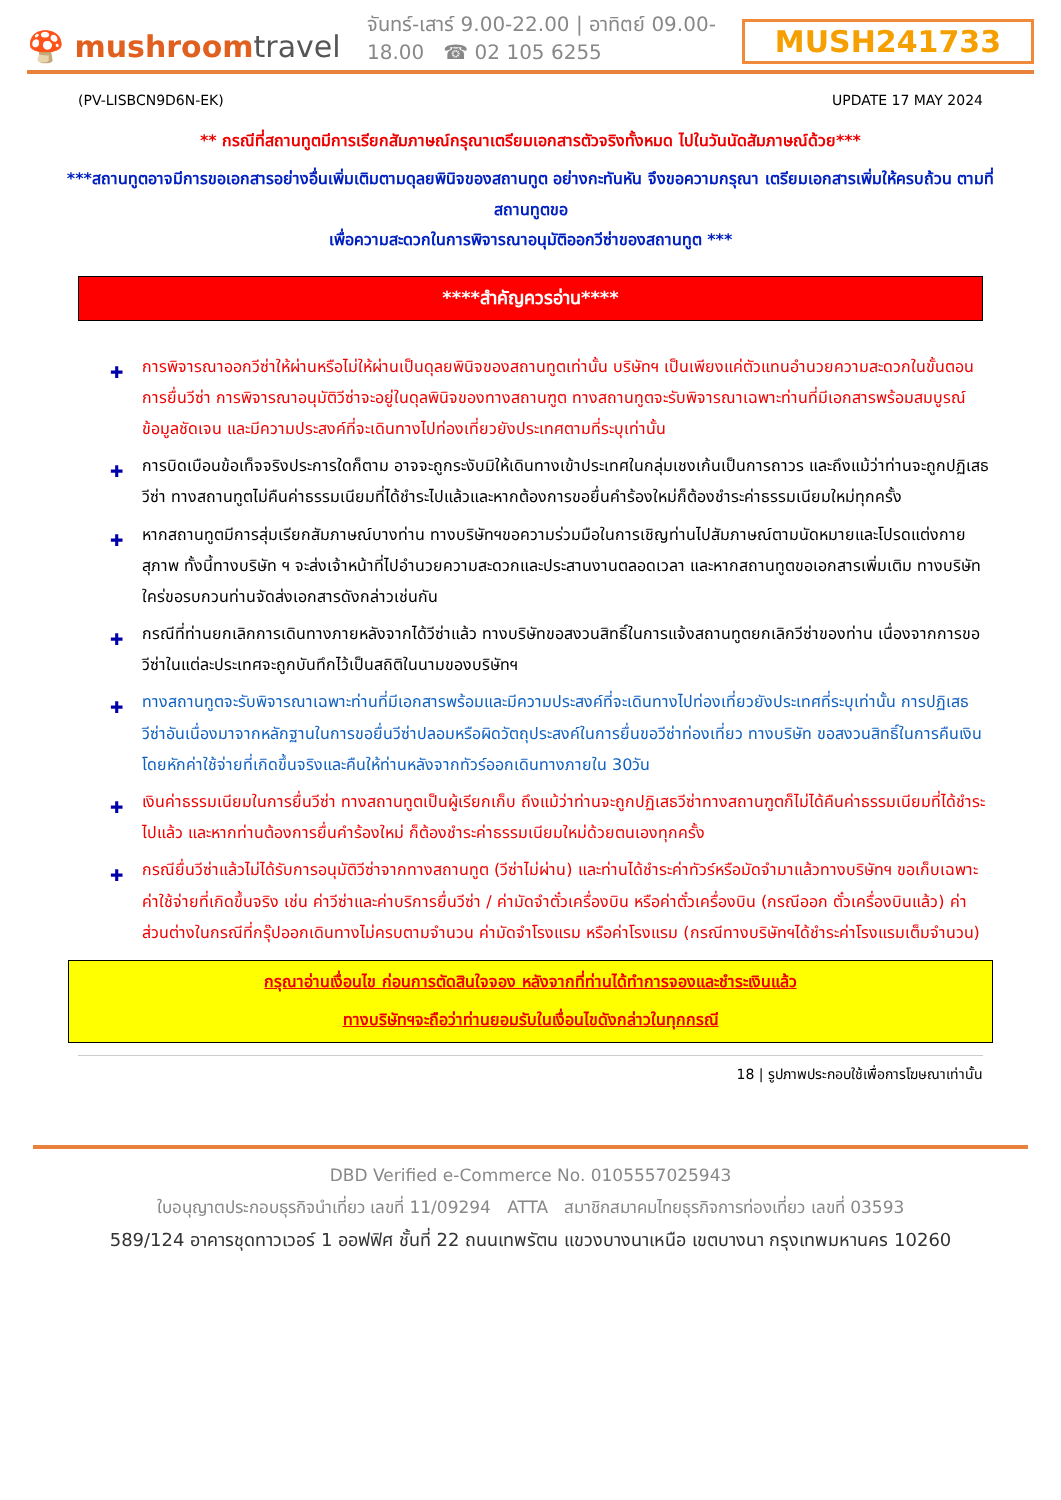🍄 mushroomtravel
จันทร์-เสาร์ 9.00-22.00 | อาทิตย์ 09.00-18.00 ☎ 02 105 6255
MUSH241733
(PV-LISBCN9D6N-EK) UPDATE 17 MAY 2024
** กรณีที่สถานทูตมีการเรียกสัมภาษณ์กรุณาเตรียมเอกสารตัวจริงทั้งหมด ไปในวันนัดสัมภาษณ์ด้วย***
***สถานทูตอาจมีการขอเอกสารอย่างอื่นเพิ่มเติมตามดุลยพินิจของสถานทูต อย่างกะทันหัน จึงขอความกรุณา เตรียมเอกสารเพิ่มให้ครบถ้วน ตามที่สถานทูตขอ
เพื่อความสะดวกในการพิจารณาอนุมัติออกวีซ่าของสถานทูต ***
****สำคัญควรอ่าน****
✚ การพิจารณาออกวีซ่าให้ผ่านหรือไม่ให้ผ่านเป็นดุลยพินิจของสถานทูตเท่านั้น บริษัทฯ เป็นเพียงแค่ตัวแทนอำนวยความสะดวกในขั้นตอนการยื่นวีซ่า การพิจารณาอนุมัติวีซ่าจะอยู่ในดุลพินิจของทางสถานฑูต ทางสถานทูตจะรับพิจารณาเฉพาะท่านที่มีเอกสารพร้อมสมบูรณ์ข้อมูลชัดเจน และมีความประสงค์ที่จะเดินทางไปท่องเที่ยวยังประเทศตามที่ระบุเท่านั้น
✚ การบิดเบือนข้อเท็จจริงประการใดก็ตาม อาจจะถูกระงับมิให้เดินทางเข้าประเทศในกลุ่มเชงเก้นเป็นการถาวร และถึงแม้ว่าท่านจะถูกปฏิเสธวีซ่า ทางสถานทูตไม่คืนค่าธรรมเนียมที่ได้ชำระไปแล้วและหากต้องการขอยื่นคำร้องใหม่ก็ต้องชำระค่าธรรมเนียมใหม่ทุกครั้ง
✚ หากสถานทูตมีการสุ่มเรียกสัมภาษณ์บางท่าน ทางบริษัทฯขอความร่วมมือในการเชิญท่านไปสัมภาษณ์ตามนัดหมายและโปรดแต่งกายสุภาพ ทั้งนี้ทางบริษัท ฯ จะส่งเจ้าหน้าที่ไปอำนวยความสะดวกและประสานงานตลอดเวลา และหากสถานทูตขอเอกสารเพิ่มเติม ทางบริษัทใคร่ขอรบกวนท่านจัดส่งเอกสารดังกล่าวเช่นกัน
✚ กรณีที่ท่านยกเลิกการเดินทางภายหลังจากได้วีซ่าแล้ว ทางบริษัทขอสงวนสิทธิ์ในการแจ้งสถานทูตยกเลิกวีซ่าของท่าน เนื่องจากการขอวีซ่าในแต่ละประเทศจะถูกบันทึกไว้เป็นสถิติในนามของบริษัทฯ
✚ ทางสถานทูตจะรับพิจารณาเฉพาะท่านที่มีเอกสารพร้อมและมีความประสงค์ที่จะเดินทางไปท่องเที่ยวยังประเทศที่ระบุเท่านั้น การปฏิเสธวีซ่าอันเนื่องมาจากหลักฐานในการขอยื่นวีซ่าปลอมหรือผิดวัตถุประสงค์ในการยื่นขอวีซ่าท่องเที่ยว ทางบริษัท ขอสงวนสิทธิ์ในการคืนเงิน โดยหักค่าใช้จ่ายที่เกิดขึ้นจริงและคืนให้ท่านหลังจากทัวร์ออกเดินทางภายใน 30วัน
✚ เงินค่าธรรมเนียมในการยื่นวีซ่า ทางสถานทูตเป็นผู้เรียกเก็บ ถึงแม้ว่าท่านจะถูกปฏิเสธวีซ่าทางสถานฑูตก็ไม่ได้คืนค่าธรรมเนียมที่ได้ชำระไปแล้ว และหากท่านต้องการยื่นคำร้องใหม่ ก็ต้องชำระค่าธรรมเนียมใหม่ด้วยตนเองทุกครั้ง
✚ กรณียื่นวีซ่าแล้วไม่ได้รับการอนุมัติวีซ่าจากทางสถานทูต (วีซ่าไม่ผ่าน) และท่านได้ชำระค่าทัวร์หรือมัดจำมาแล้วทางบริษัทฯ ขอเก็บเฉพาะค่าใช้จ่ายที่เกิดขึ้นจริง เช่น ค่าวีซ่าและค่าบริการยื่นวีซ่า / ค่ามัดจำตั๋วเครื่องบิน หรือค่าตั๋วเครื่องบิน (กรณีออก ตั๋วเครื่องบินแล้ว) ค่าส่วนต่างในกรณีที่กรุ๊ปออกเดินทางไม่ครบตามจำนวน ค่ามัดจำโรงแรม หรือค่าโรงแรม (กรณีทางบริษัทฯได้ชำระค่าโรงแรมเต็มจำนวน)
กรุณาอ่านเงื่อนไข ก่อนการตัดสินใจจอง หลังจากที่ท่านได้ทำการจองและชำระเงินแล้ว
ทางบริษัทฯจะถือว่าท่านยอมรับในเงื่อนไขดังกล่าวในทุกกรณี
18 | รูปภาพประกอบใช้เพื่อการโฆษณาเท่านั้น
DBD Verified e-Commerce No. 0105557025943
ใบอนุญาตประกอบธุรกิจนำเที่ยว เลขที่ 11/09294 ATTA สมาชิกสมาคมไทยธุรกิจการท่องเที่ยว เลขที่ 03593
589/124 อาคารชุดทาวเวอร์ 1 ออฟฟิศ ชั้นที่ 22 ถนนเทพรัตน แขวงบางนาเหนือ เขตบางนา กรุงเทพมหานคร 10260